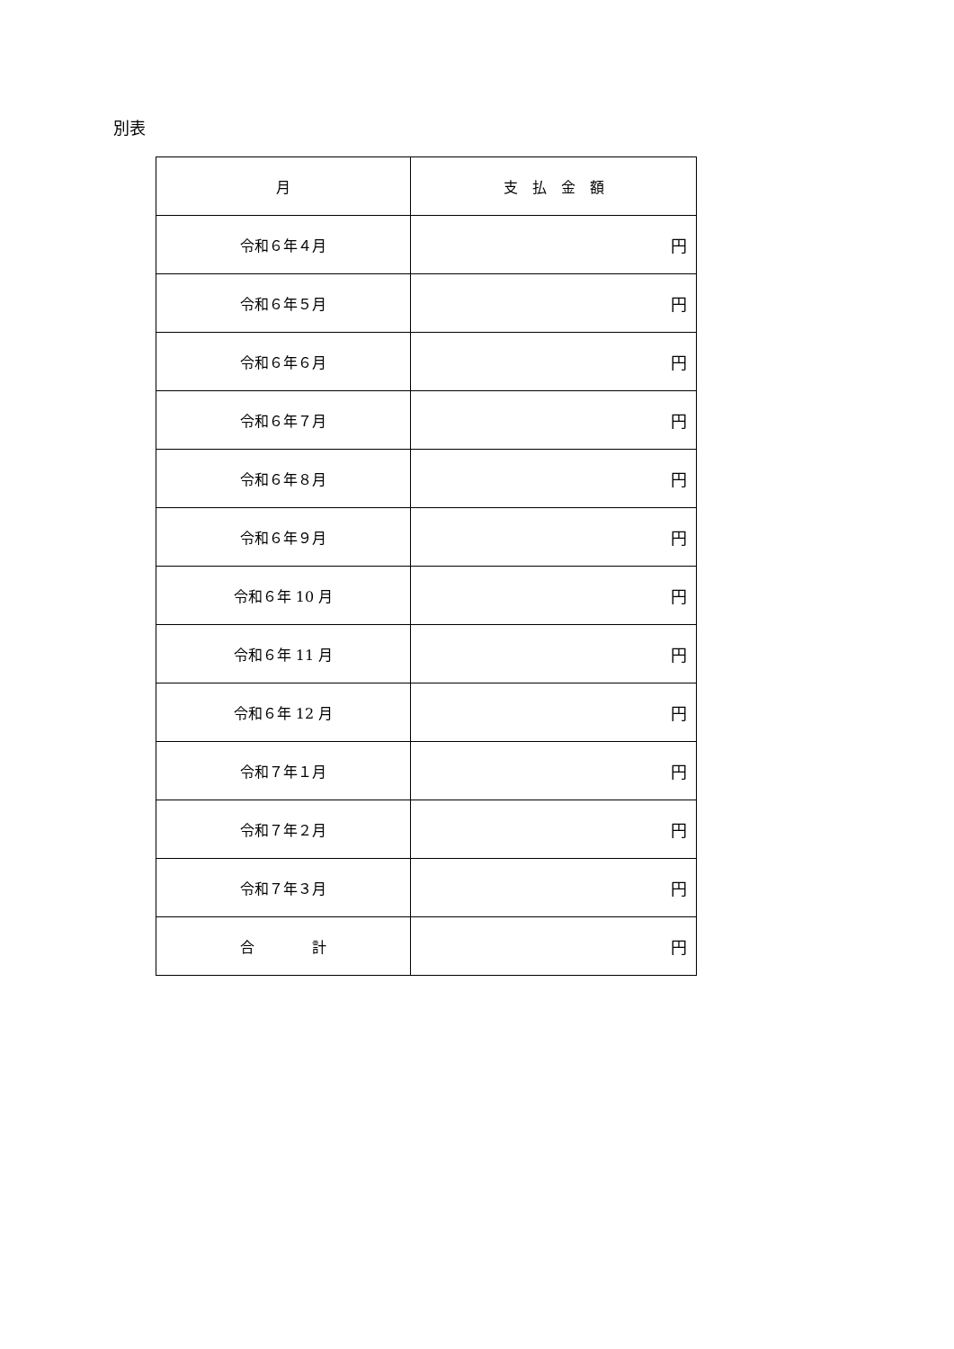別表
| 月 | 支 払 金 額 |
| --- | --- |
| 令和６年４月 | 円 |
| 令和６年５月 | 円 |
| 令和６年６月 | 円 |
| 令和６年７月 | 円 |
| 令和６年８月 | 円 |
| 令和６年９月 | 円 |
| 令和６年 10 月 | 円 |
| 令和６年 11 月 | 円 |
| 令和６年 12 月 | 円 |
| 令和７年１月 | 円 |
| 令和７年２月 | 円 |
| 令和７年３月 | 円 |
| 合 計 | 円 |